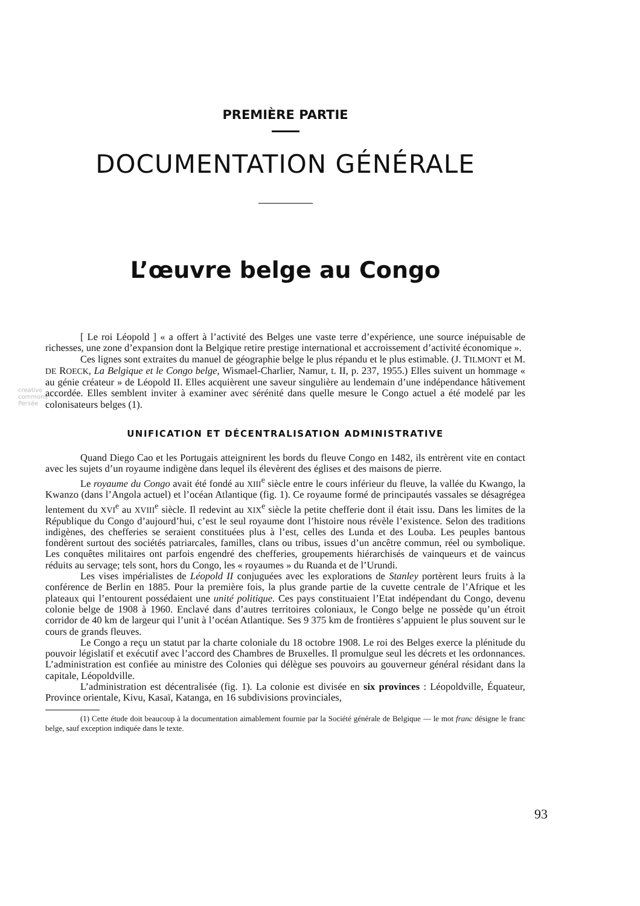creative commons Persée
PREMIÈRE PARTIE
DOCUMENTATION GÉNÉRALE
L’œuvre belge au Congo
[ Le roi Léopold ] « a offert à l’activité des Belges une vaste terre d’expérience, une source inépuisable de richesses, une zone d’expansion dont la Belgique retire prestige international et accroissement d’activité économique ».
Ces lignes sont extraites du manuel de géographie belge le plus répandu et le plus estimable. (J. TILMONT et M. DE ROECK, La Belgique et le Congo belge, Wismael-Charlier, Namur, t. II, p. 237, 1955.) Elles suivent un hommage « au génie créateur » de Léopold II. Elles acquièrent une saveur singulière au lendemain d’une indépendance hâtivement accordée. Elles semblent inviter à examiner avec sérénité dans quelle mesure le Congo actuel a été modelé par les colonisateurs belges (1).
UNIFICATION ET DÉCENTRALISATION ADMINISTRATIVE
Quand Diego Cao et les Portugais atteignirent les bords du fleuve Congo en 1482, ils entrèrent vite en contact avec les sujets d’un royaume indigène dans lequel ils élevèrent des églises et des maisons de pierre.
Le royaume du Congo avait été fondé au XIII<sup>e</sup> siècle entre le cours inférieur du fleuve, la vallée du Kwango, la Kwanzo (dans l’Angola actuel) et l’océan Atlantique (fig. 1). Ce royaume formé de principautés vassales se désagrégea lentement du XVI<sup>e</sup> au XVIII<sup>e</sup> siècle. Il redevint au XIX<sup>e</sup> siècle la petite chefferie dont il était issu. Dans les limites de la République du Congo d’aujourd’hui, c’est le seul royaume dont l’histoire nous révèle l’existence. Selon des traditions indigènes, des chefferies se seraient constituées plus à l’est, celles des Lunda et des Louba. Les peuples bantous fondèrent surtout des sociétés patriarcales, familles, clans ou tribus, issues d’un ancêtre commun, réel ou symbolique. Les conquêtes militaires ont parfois engendré des chefferies, groupements hiérarchisés de vainqueurs et de vaincus réduits au servage; tels sont, hors du Congo, les « royaumes » du Ruanda et de l’Urundi.
Les vises impérialistes de Léopold II conjuguées avec les explorations de Stanley portèrent leurs fruits à la conférence de Berlin en 1885. Pour la première fois, la plus grande partie de la cuvette centrale de l’Afrique et les plateaux qui l’entourent possédaient une unité politique. Ces pays constituaient l’Etat indépendant du Congo, devenu colonie belge de 1908 à 1960. Enclavé dans d’autres territoires coloniaux, le Congo belge ne possède qu’un étroit corridor de 40 km de largeur qui l’unit à l’océan Atlantique. Ses 9 375 km de frontières s’appuient le plus souvent sur le cours de grands fleuves.
Le Congo a reçu un statut par la charte coloniale du 18 octobre 1908. Le roi des Belges exerce la plénitude du pouvoir législatif et exécutif avec l’accord des Chambres de Bruxelles. Il promulgue seul les décrets et les ordonnances. L’administration est confiée au ministre des Colonies qui délègue ses pouvoirs au gouverneur général résidant dans la capitale, Léopoldville.
L’administration est décentralisée (fig. 1). La colonie est divisée en six provinces : Léopoldville, Équateur, Province orientale, Kivu, Kasaï, Katanga, en 16 subdivisions provinciales,
(1) Cette étude doit beaucoup à la documentation aimablement fournie par la Société générale de Belgique — le mot franc désigne le franc belge, sauf exception indiquée dans le texte.
93